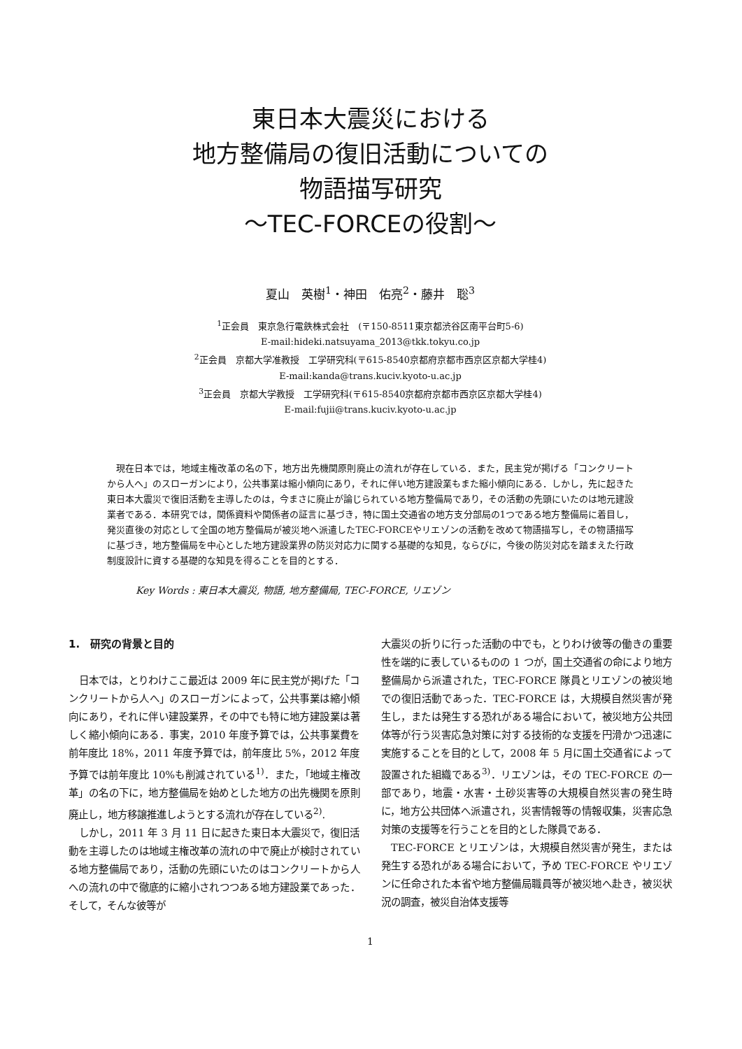東日本大震災における
地方整備局の復旧活動についての
物語描写研究
～TEC-FORCEの役割～
夏山　英樹<sup>1</sup>・神田　佑亮<sup>2</sup>・藤井　聡<sup>3</sup>
<sup>1</sup> 正会員　東京急行電鉄株式会社　(〒150-8511東京都渋谷区南平台町5-6)
E-mail:hideki.natsuyama_2013@tkk.tokyu.co.jp
<sup>2</sup> 正会員　京都大学准教授　工学研究科(〒615-8540京都府京都市西京区京都大学桂4)
E-mail:kanda@trans.kuciv.kyoto-u.ac.jp
<sup>3</sup> 正会員　京都大学教授　工学研究科(〒615-8540京都府京都市西京区京都大学桂4)
E-mail:fujii@trans.kuciv.kyoto-u.ac.jp
現在日本では，地域主権改革の名の下，地方出先機関原則廃止の流れが存在している．また，民主党が掲げる「コンクリートから人へ」のスローガンにより，公共事業は縮小傾向にあり，それに伴い地方建設業もまた縮小傾向にある．しかし，先に起きた東日本大震災で復旧活動を主導したのは，今まさに廃止が論じられている地方整備局であり，その活動の先頭にいたのは地元建設業者である．本研究では，関係資料や関係者の証言に基づき，特に国土交通省の地方支分部局の1つである地方整備局に着目し，発災直後の対応として全国の地方整備局が被災地へ派遣したTEC-FORCEやリエゾンの活動を改めて物語描写し，その物語描写に基づき，地方整備局を中心とした地方建設業界の防災対応力に関する基礎的な知見，ならびに，今後の防災対応を踏まえた行政制度設計に資する基礎的な知見を得ることを目的とする．
Key Words : 東日本大震災, 物語, 地方整備局, TEC-FORCE, リエゾン
1.　研究の背景と目的
日本では，とりわけここ最近は 2009 年に民主党が掲げた「コンクリートから人へ」のスローガンによって，公共事業は縮小傾向にあり，それに伴い建設業界，その中でも特に地方建設業は著しく縮小傾向にある．事実，2010 年度予算では，公共事業費を前年度比 18%，2011 年度予算では，前年度比 5%，2012 年度予算では前年度比 10%も削減されている<sup>1)</sup>．また，「地域主権改革」の名の下に，地方整備局を始めとした地方の出先機関を原則廃止し，地方移譲推進しようとする流れが存在している<sup>2)</sup>.
しかし，2011 年 3 月 11 日に起きた東日本大震災で，復旧活動を主導したのは地域主権改革の流れの中で廃止が検討されている地方整備局であり，活動の先頭にいたのはコンクリートから人への流れの中で徹底的に縮小されつつある地方建設業であった．そして，そんな彼等が
大震災の折りに行った活動の中でも，とりわけ彼等の働きの重要性を端的に表しているものの 1 つが，国土交通省の命により地方整備局から派遣された，TEC-FORCE 隊員とリエゾンの被災地での復旧活動であった．TEC-FORCE は，大規模自然災害が発生し，または発生する恐れがある場合において，被災地方公共団体等が行う災害応急対策に対する技術的な支援を円滑かつ迅速に実施することを目的として，2008 年 5 月に国土交通省によって設置された組織である<sup>3)</sup>．リエゾンは，その TEC-FORCE の一部であり，地震・水害・土砂災害等の大規模自然災害の発生時に，地方公共団体へ派遣され，災害情報等の情報収集，災害応急対策の支援等を行うことを目的とした隊員である．
TEC-FORCE とリエゾンは，大規模自然災害が発生，または発生する恐れがある場合において，予め TEC-FORCE やリエゾンに任命された本省や地方整備局職員等が被災地へ赴き，被災状況の調査，被災自治体支援等
1